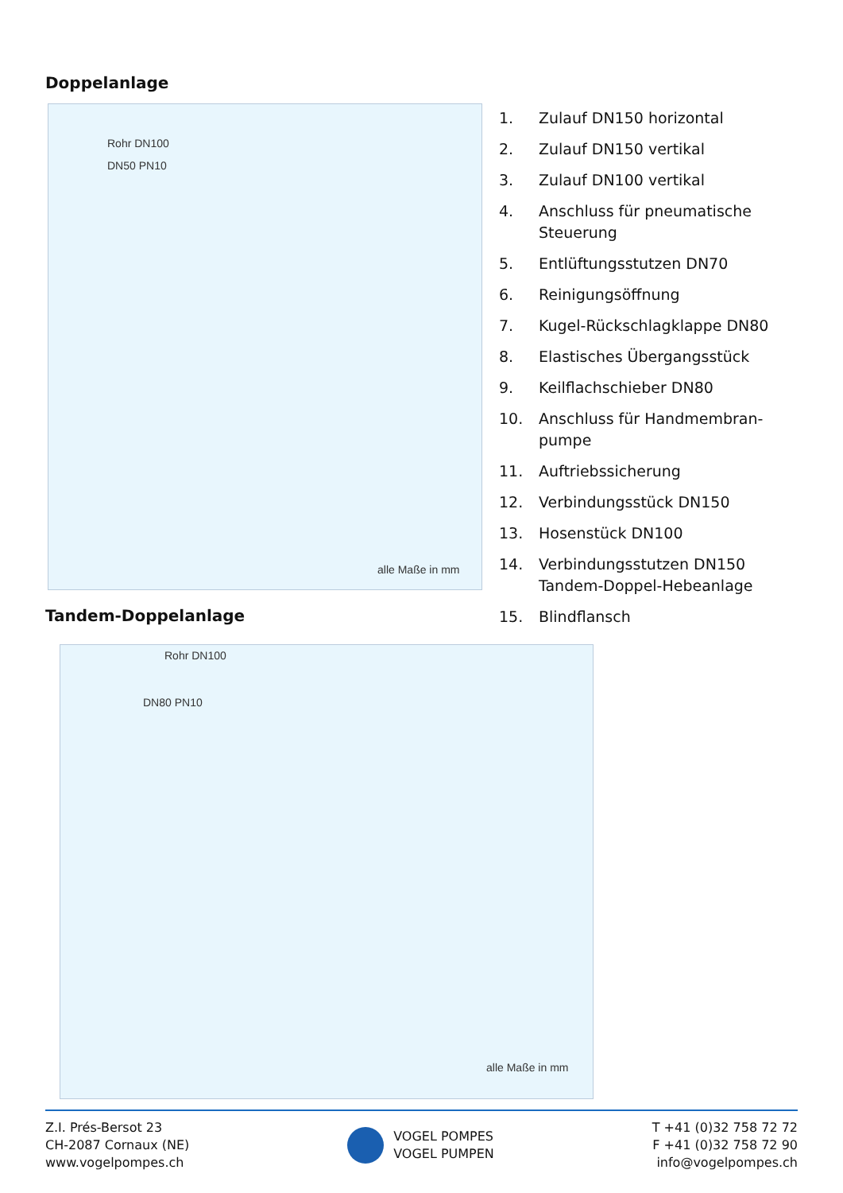Doppelanlage
Rohr DN100
DN50 PN10
alle Maße in mm
1. Zulauf DN150 horizontal
2. Zulauf DN150 vertikal
3. Zulauf DN100 vertikal
4. Anschluss für pneumatische Steuerung
5. Entlüftungsstutzen DN70
6. Reinigungsöffnung
7. Kugel-Rückschlagklappe DN80
8. Elastisches Übergangsstück
9. Keilflachschieber DN80
10. Anschluss für Handmembran-pumpe
11. Auftriebssicherung
12. Verbindungsstück DN150
13. Hosenstück DN100
14. Verbindungsstutzen DN150 Tandem-Doppel-Hebeanlage
15. Blindflansch
Tandem-Doppelanlage
Rohr DN100
DN80 PN10
alle Maße in mm
Z.I. Prés-Bersot 23
CH-2087 Cornaux (NE)
www.vogelpompes.ch
VOGEL POMPES
VOGEL PUMPEN
T +41 (0)32 758 72 72
F +41 (0)32 758 72 90
info@vogelpompes.ch